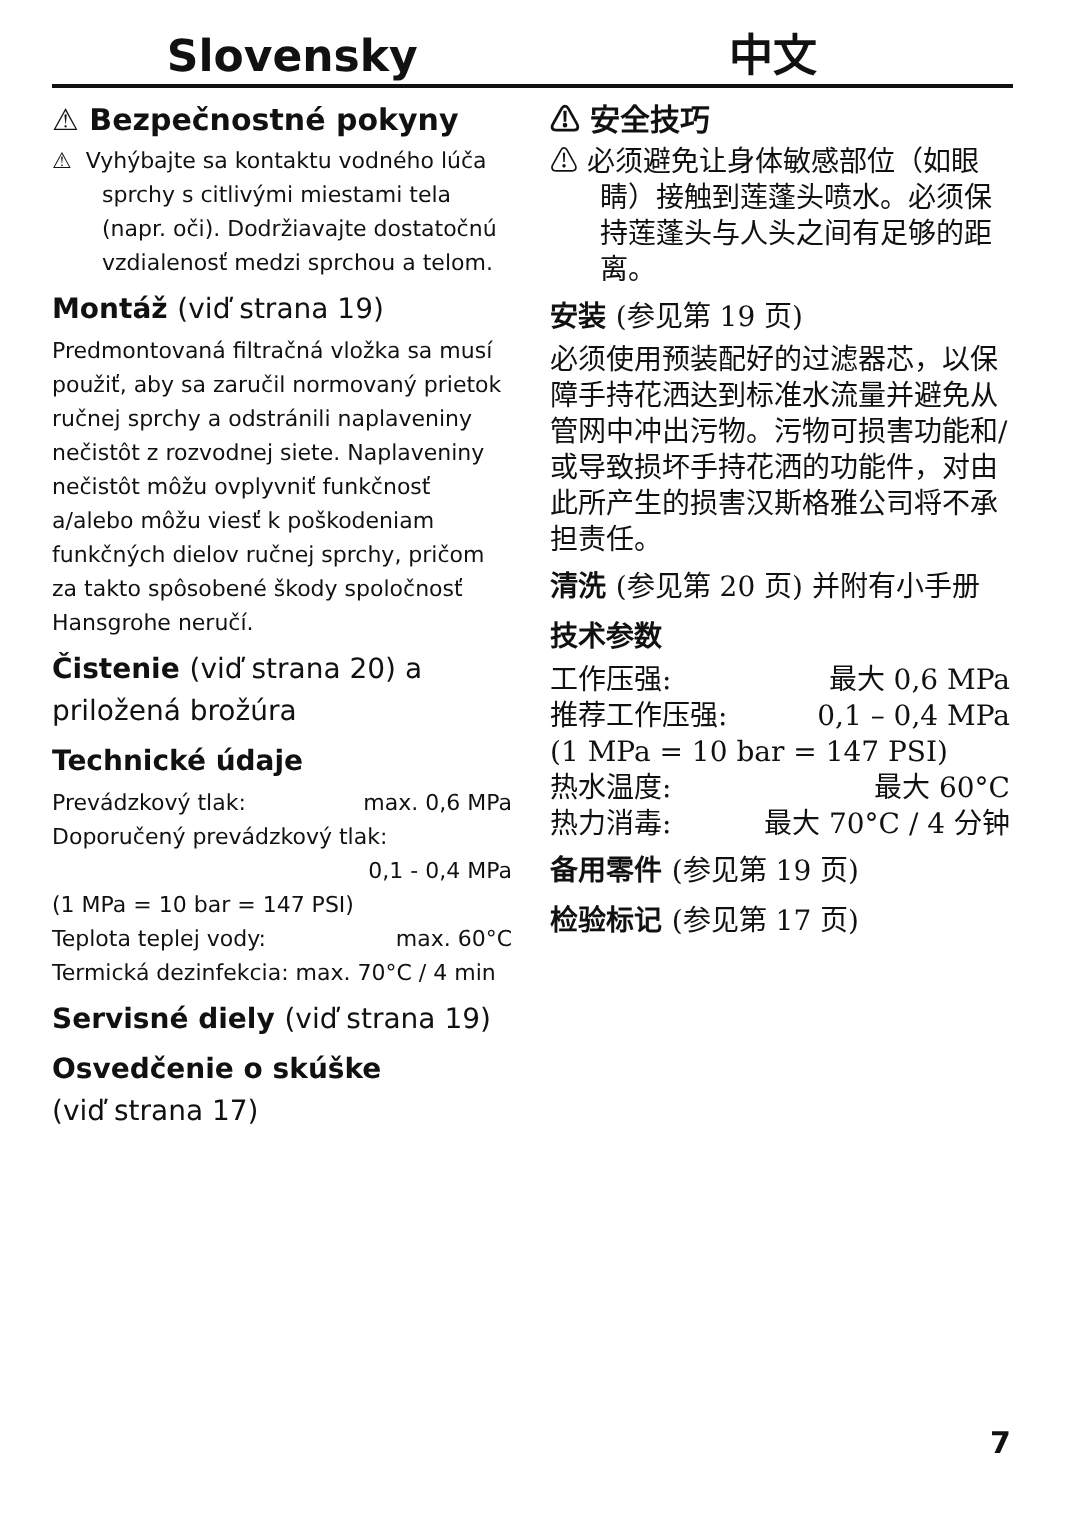Slovensky 中文
⚠ Bezpečnostné pokyny
⚠ Vyhýbajte sa kontaktu vodného lúča sprchy s citlivými miestami tela (napr. oči). Dodržiavajte dostatočnú vzdialenosť medzi sprchou a telom.
Montáž (viď strana 19)
Predmontovaná filtračná vložka sa musí použiť, aby sa zaručil normovaný prietok ručnej sprchy a odstránili naplaveniny nečistôt z rozvodnej siete. Naplaveniny nečistôt môžu ovplyvniť funkčnosť a/alebo môžu viesť k poškodeniam funkčných dielov ručnej sprchy, pričom za takto spôsobené škody spoločnosť Hansgrohe neručí.
Čistenie (viď strana 20) a priložená brožúra
Technické údaje
Prevádzkový tlak: max. 0,6 MPa
Doporučený prevádzkový tlak:
0,1 - 0,4 MPa
(1 MPa = 10 bar = 147 PSI)
Teplota teplej vody: max. 60°C
Termická dezinfekcia: max. 70°C / 4 min
Servisné diely (viď strana 19)
Osvedčenie o skúške
(viď strana 17)
⚠ 安全技巧
⚠ 必须避免让身体敏感部位（如眼睛）接触到莲蓬头喷水。必须保持莲蓬头与人头之间有足够的距离。
安装 (参见第 19 页)
必须使用预装配好的过滤器芯，以保障手持花洒达到标准水流量并避免从管网中冲出污物。污物可损害功能和/或导致损坏手持花洒的功能件，对由此所产生的损害汉斯格雅公司将不承担责任。
清洗 (参见第 20 页) 并附有小手册
技术参数
工作压强: 最大 0,6 MPa
推荐工作压强: 0,1 – 0,4 MPa
(1 MPa = 10 bar = 147 PSI)
热水温度: 最大 60°C
热力消毒: 最大 70°C / 4 分钟
备用零件 (参见第 19 页)
检验标记 (参见第 17 页)
7